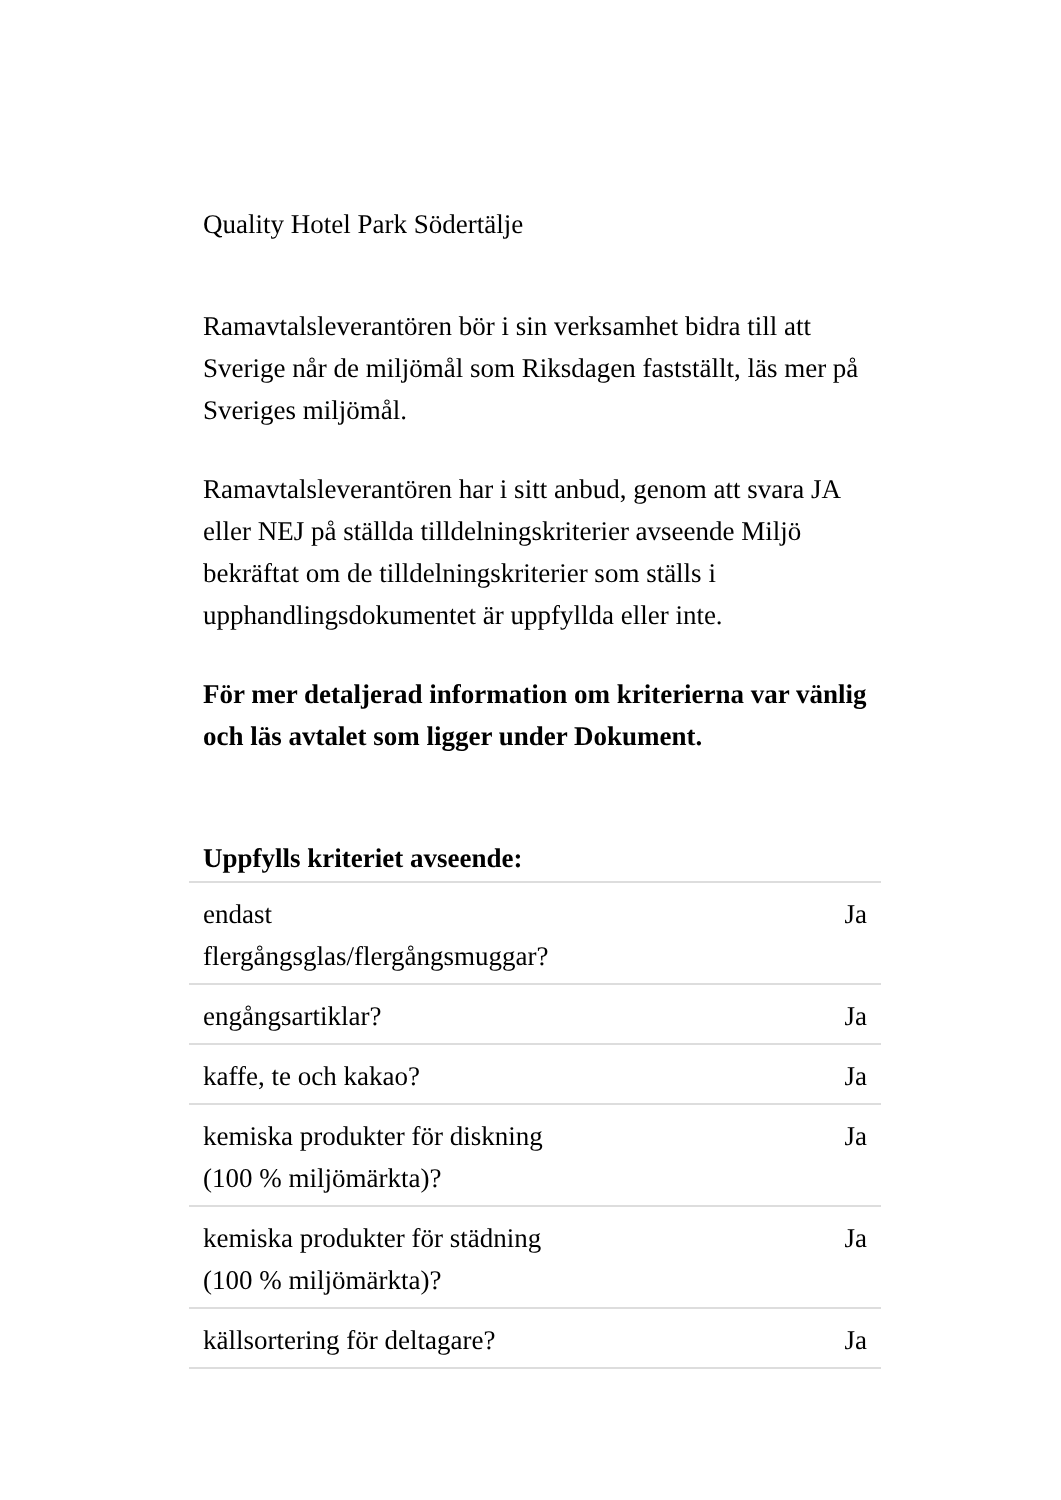Quality Hotel Park Södertälje
Ramavtalsleverantören bör i sin verksamhet bidra till att Sverige når de miljömål som Riksdagen fastställt, läs mer på Sveriges miljömål.
Ramavtalsleverantören har i sitt anbud, genom att svara JA eller NEJ på ställda tilldelningskriterier avseende Miljö bekräftat om de tilldelningskriterier som ställs i upphandlingsdokumentet är uppfyllda eller inte.
För mer detaljerad information om kriterierna var vänlig och läs avtalet som ligger under Dokument.
| Uppfylls kriteriet avseende: | |
| --- | --- |
| endast flergångsglas/flergångsmuggar? | Ja |
| engångsartiklar? | Ja |
| kaffe, te och kakao? | Ja |
| kemiska produkter för diskning (100 % miljömärkta)? | Ja |
| kemiska produkter för städning (100 % miljömärkta)? | Ja |
| källsortering för deltagare? | Ja |